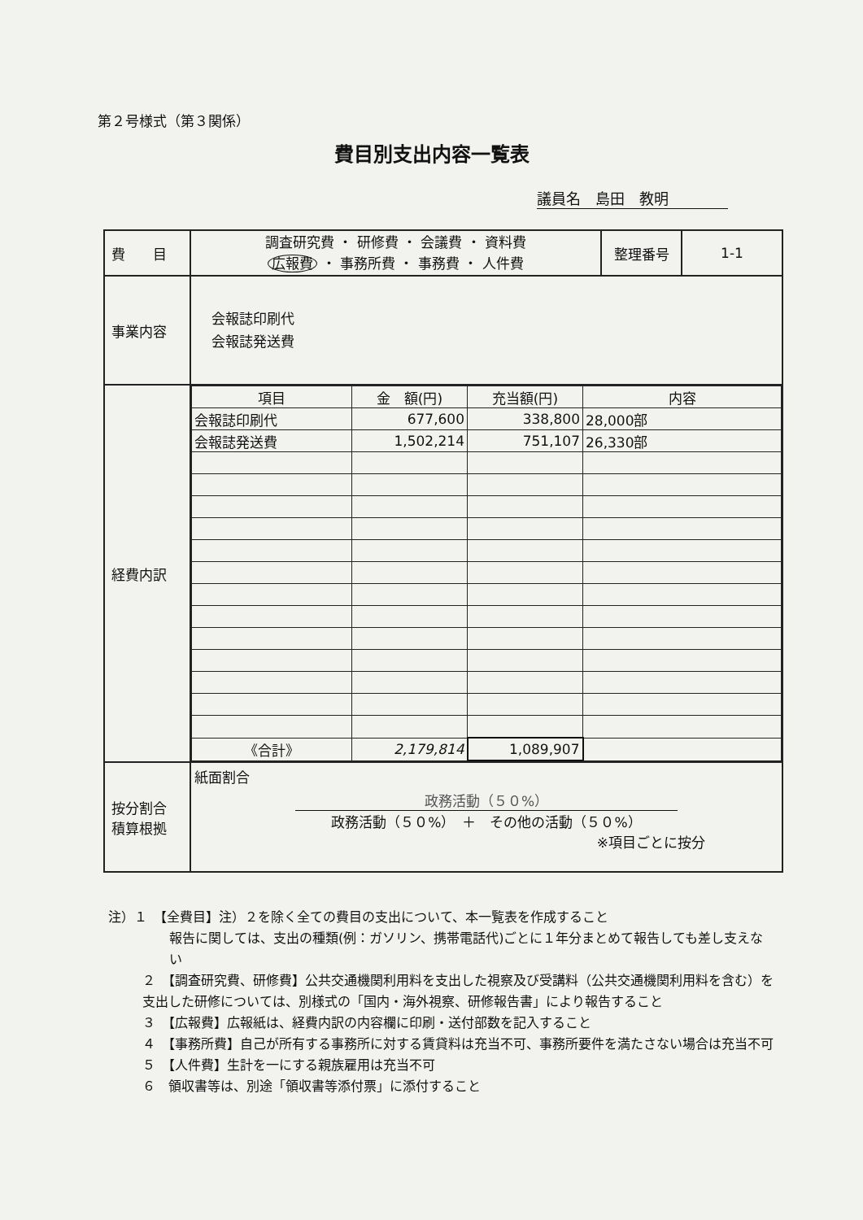第２号様式（第３関係）
費目別支出内容一覧表
議員名　島田　教明
| 費 目 | 調査研究費 ・ 研修費 ・ 会議費 ・ 資料費 広報費 ・ 事務所費 ・ 事務費 ・ 人件費 | 整理番号 | 1-1 |
| 事業内容 | 会報誌印刷代 会報誌発送費 | | |
| 経費内訳 | / 項目 / 金 額(円) / 充当額(円) / 内容 / / 会報誌印刷代 / 677,600 / 338,800 / 28,000部 / / 会報誌発送費 / 1,502,214 / 751,107 / 26,330部 / / 《合計》 / 2,179,814 / 1,089,907 / / | | |
| 按分割合 積算根拠 | 紙面割合 政務活動（５０%） 政務活動（５０%） ＋ その他の活動（５０%） ※項目ごとに按分 | | |
注）１　【全費目】注）２を除く全ての費目の支出について、本一覧表を作成すること
報告に関しては、支出の種類(例：ガソリン、携帯電話代)ごとに１年分まとめて報告しても差し支えない
２　【調査研究費、研修費】公共交通機関利用料を支出した視察及び受講料（公共交通機関利用料を含む）を支出した研修については、別様式の「国内・海外視察、研修報告書」により報告すること
３　【広報費】広報紙は、経費内訳の内容欄に印刷・送付部数を記入すること
４　【事務所費】自己が所有する事務所に対する賃貸料は充当不可、事務所要件を満たさない場合は充当不可
５　【人件費】生計を一にする親族雇用は充当不可
６　領収書等は、別途「領収書等添付票」に添付すること